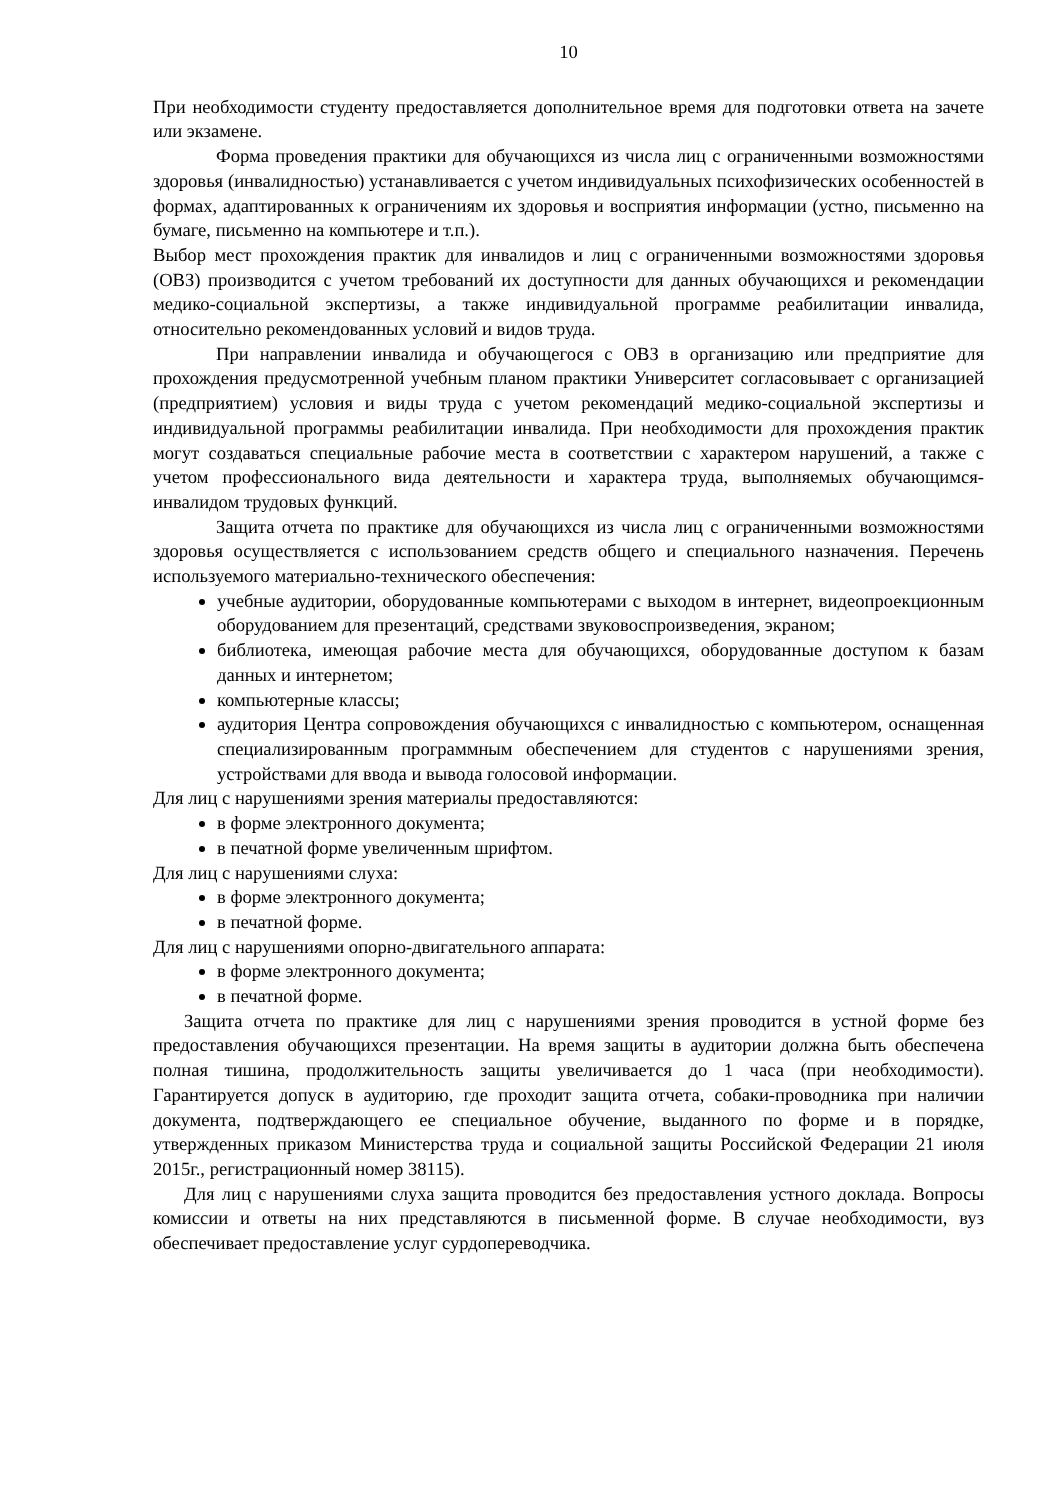10
При необходимости студенту предоставляется дополнительное время для подготовки ответа на зачете или экзамене.
Форма проведения практики для обучающихся из числа лиц с ограниченными возможностями здоровья (инвалидностью) устанавливается с учетом индивидуальных психофизических особенностей в формах, адаптированных к ограничениям их здоровья и восприятия информации (устно, письменно на бумаге, письменно на компьютере и т.п.).
Выбор мест прохождения практик для инвалидов и лиц с ограниченными возможностями здоровья (ОВЗ) производится с учетом требований их доступности для данных обучающихся и рекомендации медико-социальной экспертизы, а также индивидуальной программе реабилитации инвалида, относительно рекомендованных условий и видов труда.
При направлении инвалида и обучающегося с ОВЗ в организацию или предприятие для прохождения предусмотренной учебным планом практики Университет согласовывает с организацией (предприятием) условия и виды труда с учетом рекомендаций медико-социальной экспертизы и индивидуальной программы реабилитации инвалида. При необходимости для прохождения практик могут создаваться специальные рабочие места в соответствии с характером нарушений, а также с учетом профессионального вида деятельности и характера труда, выполняемых обучающимся-инвалидом трудовых функций.
Защита отчета по практике для обучающихся из числа лиц с ограниченными возможностями здоровья осуществляется с использованием средств общего и специального назначения. Перечень используемого материально-технического обеспечения:
учебные аудитории, оборудованные компьютерами с выходом в интернет, видеопроекционным оборудованием для презентаций, средствами звуковоспроизведения, экраном;
библиотека, имеющая рабочие места для обучающихся, оборудованные доступом к базам данных и интернетом;
компьютерные классы;
аудитория Центра сопровождения обучающихся с инвалидностью с компьютером, оснащенная специализированным программным обеспечением для студентов с нарушениями зрения, устройствами для ввода и вывода голосовой информации.
Для лиц с нарушениями зрения материалы предоставляются:
в форме электронного документа;
в печатной форме увеличенным шрифтом.
Для лиц с нарушениями слуха:
в форме электронного документа;
в печатной форме.
Для лиц с нарушениями опорно-двигательного аппарата:
в форме электронного документа;
в печатной форме.
Защита отчета по практике для лиц с нарушениями зрения проводится в устной форме без предоставления обучающихся презентации. На время защиты в аудитории должна быть обеспечена полная тишина, продолжительность защиты увеличивается до 1 часа (при необходимости). Гарантируется допуск в аудиторию, где проходит защита отчета, собаки-проводника при наличии документа, подтверждающего ее специальное обучение, выданного по форме и в порядке, утвержденных приказом Министерства труда и социальной защиты Российской Федерации 21 июля 2015г., регистрационный номер 38115).
Для лиц с нарушениями слуха защита проводится без предоставления устного доклада. Вопросы комиссии и ответы на них представляются в письменной форме. В случае необходимости, вуз обеспечивает предоставление услуг сурдопереводчика.